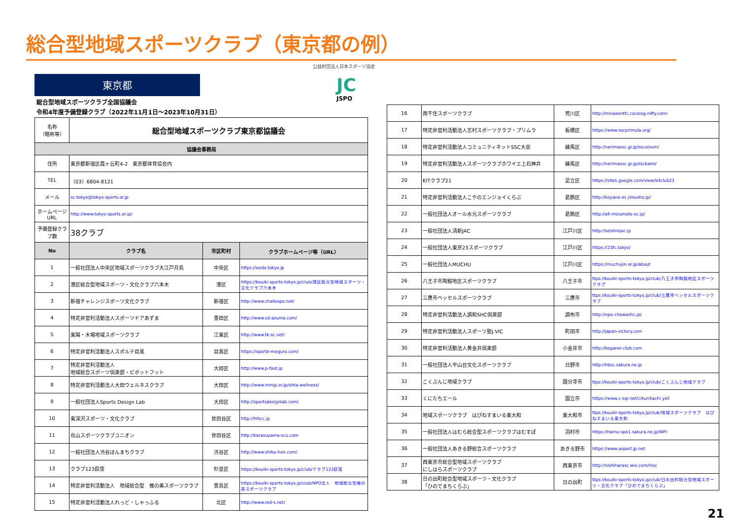総合型地域スポーツクラブ（東京都の例）
公益財団法人日本スポーツ協会
JC
JSPO
東京都
総合型地域スポーツクラブ全国協議会
令和4年度予備登録クラブ（2022年11月1日～2023年10月31日）
| 名称 （略称等） | 総合型地域スポーツクラブ東京都協議会 | | |
| 協議会事務局 | | | |
| 住所 | 東京都新宿区霞ヶ丘町4-2 東京都体育協会内 | | |
| TEL | （03）6804-8121 | | |
| メール | sc-tokyo@tokyo-sports.or.jp | | |
| ホームページURL | http://www.tokyo-sports.or.jp/ | | |
| 予備登録クラブ数 | 38クラブ | | |
| No | クラブ名 | 市区町村 | クラブホームページ等（URL） |
| 1 | 一般社団法人中央区地域スポーツクラブ大江戸月島 | 中央区 | https://oedo.tokyo.jp |
| 2 | 港区総合型地域スポーツ・文化クラブ六本木 | 港区 | https://kouiki-sports-tokyo.jp/club/港区総合型地域スポーツ・文化クラブ六本木 |
| 3 | 新宿チャレンジスポーツ文化クラブ | 新宿区 | http://www.challespo.net/ |
| 4 | 特定非営利活動法人スポーツドアあずま | 墨田区 | http://www.sd-azuma.com/ |
| 5 | 東陽・木場地域スポーツクラブ | 江東区 | http://www.tk-sc.net/ |
| 6 | 特定非営利活動法人スポルテ目黒 | 目黒区 | https://sporte-meguro.com/ |
| 7 | 特定非営利活動法人 地域総合スポーツ倶楽部・ピボットフット | 大田区 | http://www.p-foot.jp |
| 8 | 特定非営利活動法人大田ウェルネスクラブ | 大田区 | http://www.mmjp.or.jp/ohta-wellness/ |
| 9 | 一般社団法人Sports Design Lab | 大田区 | http://sportsdesignlab.com/ |
| 10 | 東深沢スポーツ・文化クラブ | 世田谷区 | http://hfscc.jp |
| 11 | 烏山スポーツクラブユニオン | 世田谷区 | http://karasuyama-scu.com |
| 12 | 一般社団法人渋谷ほんまちクラブ | 渋谷区 | http://www.shibu-hon.com/ |
| 13 | クラブ123荻窪 | 杉並区 | https://kouiki-sports-tokyo.jp/club/クラブ123荻窪 |
| 14 | 特定非営利活動法人 地域総合型 椎の美スポーツクラブ | 豊島区 | https://kouiki-sports-tokyo.jp/club/NPO法人 地域総合型椎の美スポーツクラブ |
| 15 | 特定非営利活動法人れっど・しゃっふる | 北区 | http://www.red-s.net/ |
| 16 | 南千住スポーツクラブ | 荒川区 | http://minasentfc.cocolog-nifty.com/ |
| 17 | 特定非営利活動法人志村スポーツクラブ・プリムラ | 板橋区 | https://www.sscprimula.org/ |
| 18 | 特定非営利活動法人コミュニティネットSSC大泉 | 練馬区 | http://nerimassc.gr.jp/sscoizum/ |
| 19 | 特定非営利活動法人スポーツクラブホワイエ上石神井 | 練馬区 | http://nerimassc.gr.jp/ssckami/ |
| 20 | KITクラブ21 | 足立区 | https://sites.google.com/view/kitclub21 |
| 21 | 特定非営利活動法人こやのエンジョイくらぶ | 葛飾区 | http://koyano-ec.jimusho.jp/ |
| 22 | 一般社団法人オール水元スポーツクラブ | 葛飾区 | http://all-mizumoto-sc.jp/ |
| 23 | 一般社団法人清新JAC | 江戸川区 | http://seishinjac.jp |
| 24 | 一般社団法人東京23スポーツクラブ | 江戸川区 | https://23fc.tokyo/ |
| 25 | 一般社団法人MUCHU | 江戸川区 | https://muchujin.or.jp/about |
| 26 | 八王子市陶鎔地区スポーツクラブ | 八王子市 | ttps://kouiki-sports-tokyo.jp/club/八王子市陶鎔地区スポーツクラブ |
| 27 | 三鷹市ベッセルスポーツクラブ | 三鷹市 | ttps://kouiki-sports-tokyo.jp/club/三鷹市ベッセルスポーツクラブ |
| 28 | 特定非営利活動法人調和SHC倶楽部 | 調布市 | http://npo-chowashc.jp/ |
| 29 | 特定非営利活動法人スポーツ塾J.VIC | 町田市 | http://japan-victory.com |
| 30 | 特定非営利活動法人黄金井倶楽部 | 小金井市 | http://koganei-club.com |
| 31 | 一般社団法人平山台文化スポーツクラブ | 日野市 | http://hbsc.sakura.ne.jp |
| 32 | こくぶんじ地域クラブ | 国分寺市 | ttps://kouiki-sports-tokyo.jp/club/こくぶんじ地域クラブ |
| 33 | くにたちエール | 国立市 | https://www.c-sqr.net/c/kunitachi yell |
| 34 | 地域スポーツクラブ はぴねすまいる東大和 | 東大和市 | ttps://kouiki-sports-tokyo.jp/club/地域スポーツクラブ はぴねすまいる東大和 |
| 35 | 一般社団法人はむら総合型スポーツクラブはむすぽ | 羽村市 | https://hamu-spo1.sakura.ne.jp/WP/ |
| 36 | 一般社団法人あきる野総合スポーツクラブ | あきる野市 | https://www.asport.jp.net |
| 37 | 西東京市総合型地域スポーツクラブ にしはらスポーツクラブ | 西東京市 | http://nishiharasc.wix.com/nisc |
| 38 | 日の出町総合型地域スポーツ・文化クラブ 「ひのでまちくらぶ」 | 日の出町 | ttps://kouiki-sports-tokyo.jp/club/日の出町総合型地域スポーツ・文化クラブ「ひのでまちくらぶ」 |
21